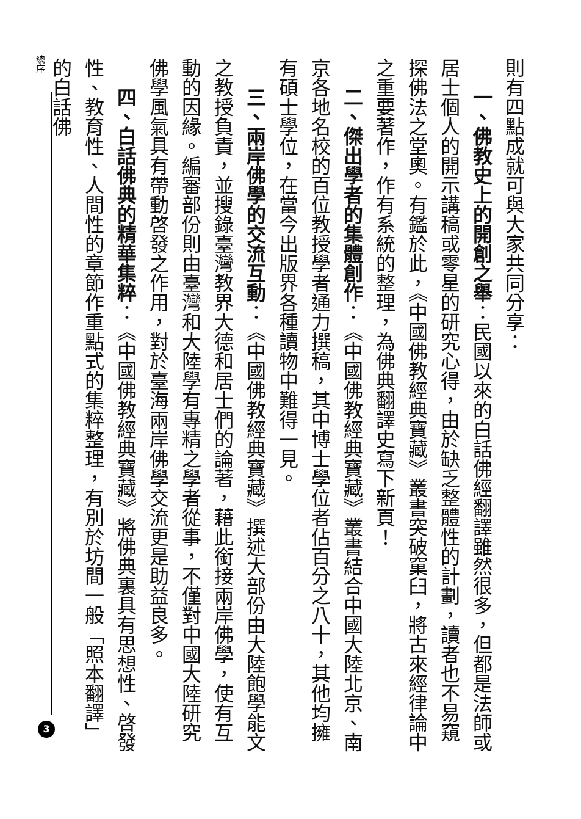則有四點成就可與大家共同分享：
一、佛教史上的開創之舉：民國以來的白話佛經翻譯雖然很多，但都是法師或居士個人的開示講稿或零星的研究心得，由於缺乏整體性的計劃，讀者也不易窺探佛法之堂奧。有鑑於此，《中國佛教經典寶藏》叢書突破窠臼，將古來經律論中之重要著作，作有系統的整理，為佛典翻譯史寫下新頁！
二、傑出學者的集體創作：《中國佛教經典寶藏》叢書結合中國大陸北京、南京各地名校的百位教授學者通力撰稿，其中博士學位者佔百分之八十，其他均擁有碩士學位，在當今出版界各種讀物中難得一見。
三、兩岸佛學的交流互動：《中國佛教經典寶藏》撰述大部份由大陸飽學能文之教授負責，並搜錄臺灣教界大德和居士們的論著，藉此銜接兩岸佛學，使有互動的因緣。編審部份則由臺灣和大陸學有專精之學者從事，不僅對中國大陸研究佛學風氣具有帶動啓發之作用，對於臺海兩岸佛學交流更是助益良多。
四、白話佛典的精華集粹：《中國佛教經典寶藏》將佛典裏具有思想性、啓發性、教育性、人間性的章節作重點式的集粹整理，有別於坊間一般「照本翻譯」的白話佛
總序
3